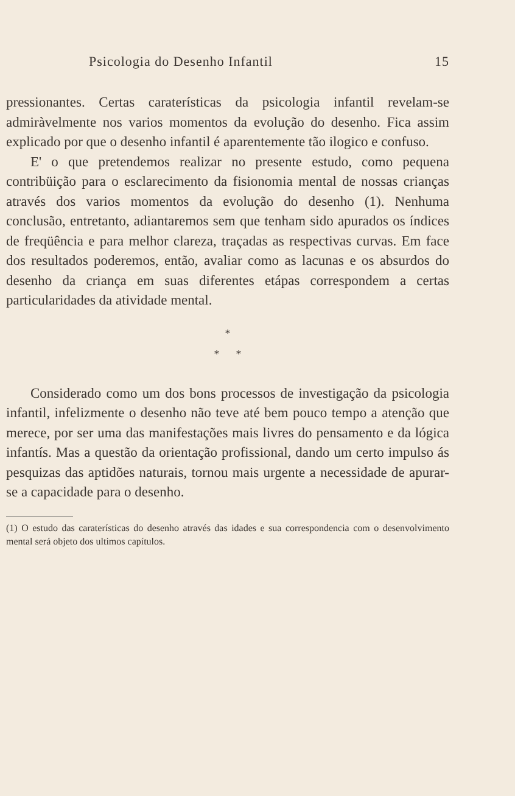Psicologia do Desenho Infantil 15
pressionantes. Certas caraterísticas da psicologia infantil revelam-se admiràvelmente nos varios momentos da evolução do desenho. Fica assim explicado por que o desenho infantil é aparentemente tão ilogico e confuso.
E' o que pretendemos realizar no presente estudo, como pequena contribüição para o esclarecimento da fisionomia mental de nossas crianças através dos varios momentos da evolução do desenho (1). Nenhuma conclusão, entretanto, adiantaremos sem que tenham sido apurados os índices de freqüência e para melhor clareza, traçadas as respectivas curvas. Em face dos resultados poderemos, então, avaliar como as lacunas e os absurdos do desenho da criança em suas diferentes etápas correspondem a certas particularidades da atividade mental.
*
* *
Considerado como um dos bons processos de investigação da psicologia infantil, infelizmente o desenho não teve até bem pouco tempo a atenção que merece, por ser uma das manifestações mais livres do pensamento e da lógica infantís. Mas a questão da orientação profissional, dando um certo impulso ás pesquizas das aptidões naturais, tornou mais urgente a necessidade de apurar-se a capacidade para o desenho.
(1) O estudo das caraterísticas do desenho através das idades e sua correspondencia com o desenvolvimento mental será objeto dos ultimos capítulos.